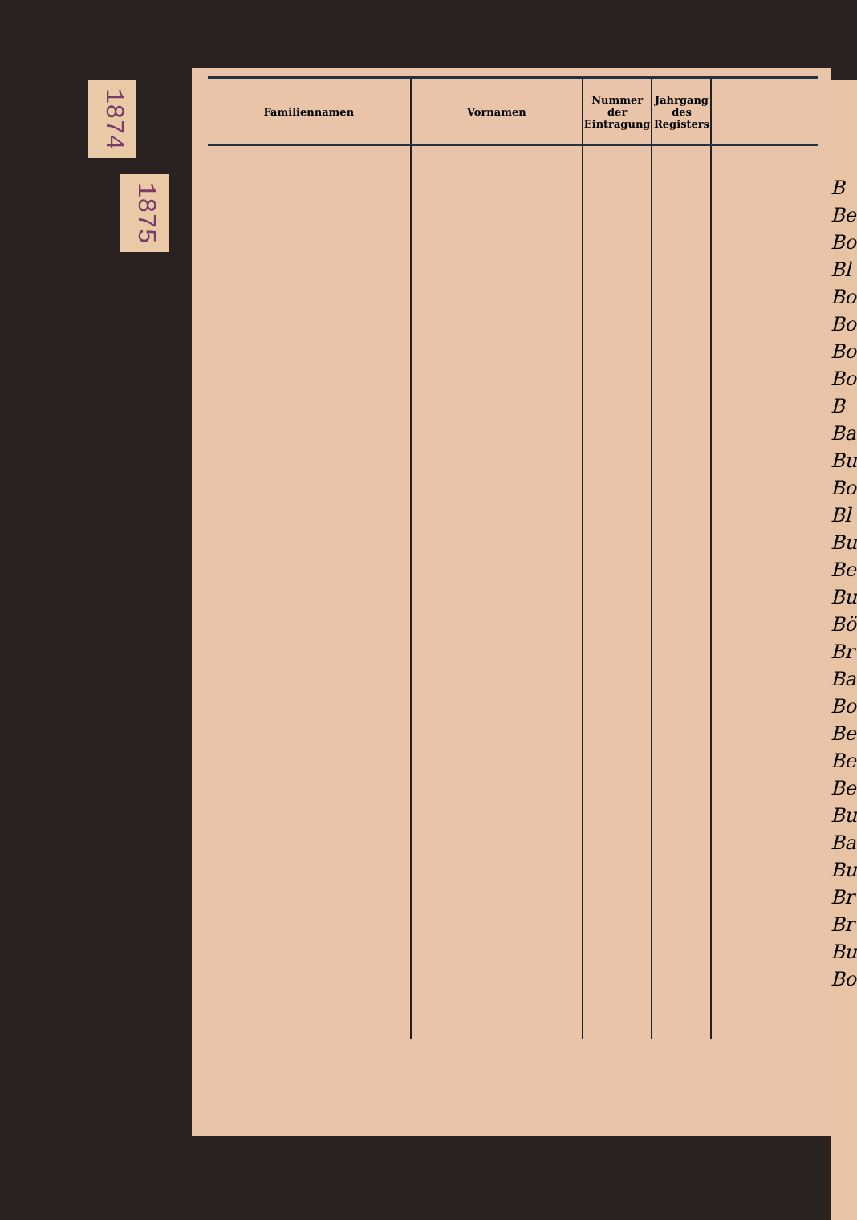1874
1875
| Familiennamen | Vornamen | Nummer der Eintragung | Jahrgang des Registers | |
| --- | --- | --- | --- | --- |
B
Be
Bo
Bl
Bo
Bo
Bo
Bo
B
Ba
Bu
Bo
Bl
Bu
Be
Bu
Bö
Br
Ba
Bo
Be
Be
Be
Bu
Ba
Bu
Br
Br
Bu
Bo